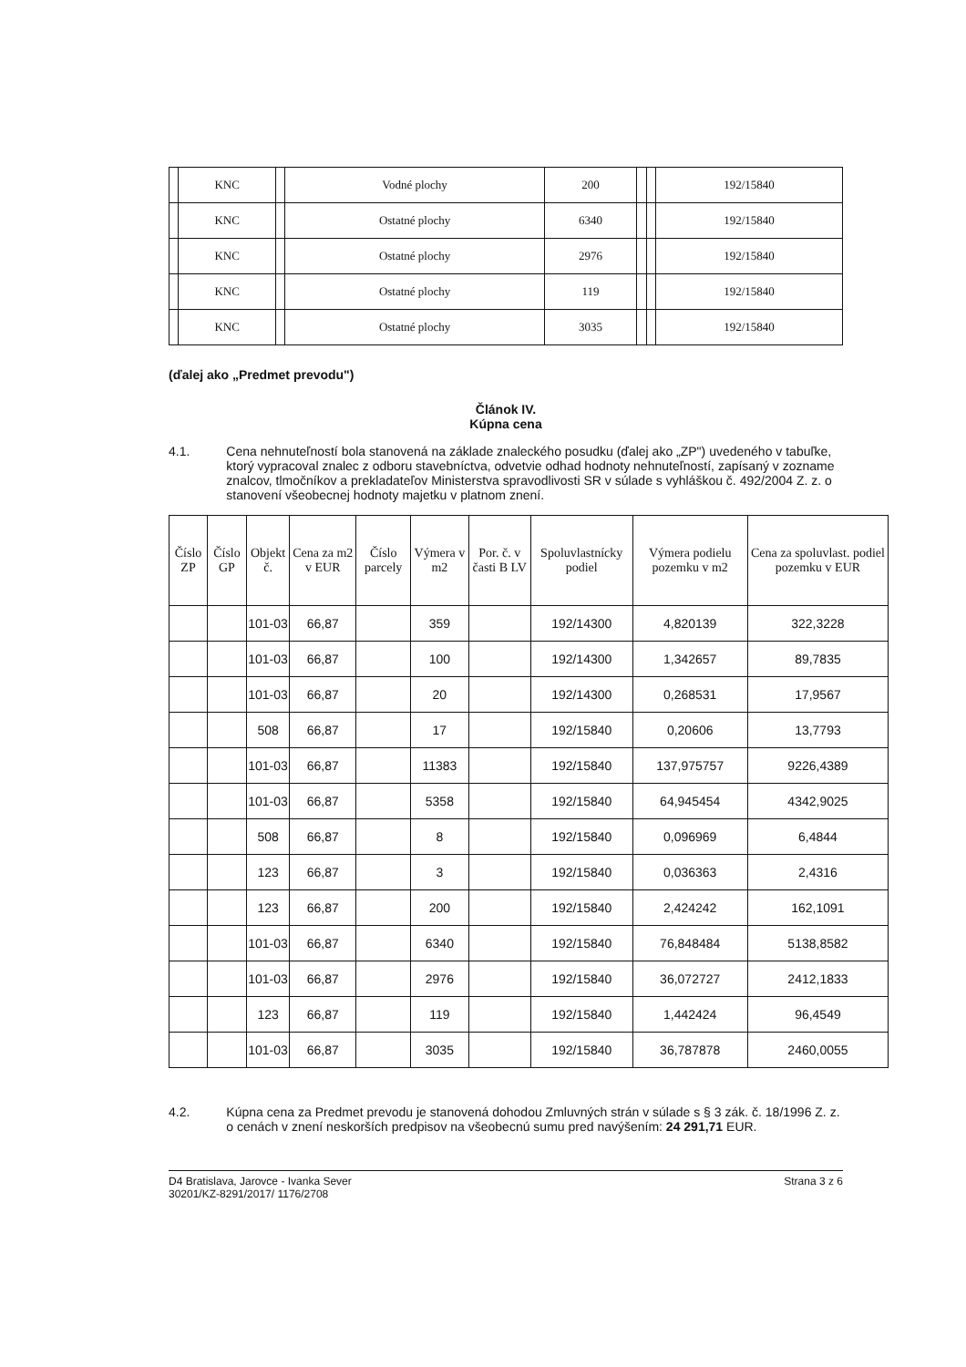| | KNC | | Vodné plochy | 200 | | | 192/15840 |
| | KNC | | Ostatné plochy | 6340 | | | 192/15840 |
| | KNC | | Ostatné plochy | 2976 | | | 192/15840 |
| | KNC | | Ostatné plochy | 119 | | | 192/15840 |
| | KNC | | Ostatné plochy | 3035 | | | 192/15840 |
(ďalej ako „Predmet prevodu")
Článok IV.
Kúpna cena
4.1.
Cena nehnuteľností bola stanovená na základe znaleckého posudku (ďalej ako „ZP") uvedeného v tabuľke, ktorý vypracoval znalec z odboru stavebníctva, odvetvie odhad hodnoty nehnuteľností, zapísaný v zozname znalcov, tlmočníkov a prekladateľov Ministerstva spravodlivosti SR v súlade s vyhláškou č. 492/2004 Z. z. o stanovení všeobecnej hodnoty majetku v platnom znení.
| Číslo ZP | Číslo GP | Objekt č. | Cena za m2 v EUR | Číslo parcely | Výmera v m2 | Por. č. v časti B LV | Spoluvlastnícky podiel | Výmera podielu pozemku v m2 | Cena za spoluvlast. podiel pozemku v EUR |
| --- | --- | --- | --- | --- | --- | --- | --- | --- | --- |
| | | 101-03 | 66,87 | | 359 | | 192/14300 | 4,820139 | 322,3228 |
| | | 101-03 | 66,87 | | 100 | | 192/14300 | 1,342657 | 89,7835 |
| | | 101-03 | 66,87 | | 20 | | 192/14300 | 0,268531 | 17,9567 |
| | | 508 | 66,87 | | 17 | | 192/15840 | 0,20606 | 13,7793 |
| | | 101-03 | 66,87 | | 11383 | | 192/15840 | 137,975757 | 9226,4389 |
| | | 101-03 | 66,87 | | 5358 | | 192/15840 | 64,945454 | 4342,9025 |
| | | 508 | 66,87 | | 8 | | 192/15840 | 0,096969 | 6,4844 |
| | | 123 | 66,87 | | 3 | | 192/15840 | 0,036363 | 2,4316 |
| | | 123 | 66,87 | | 200 | | 192/15840 | 2,424242 | 162,1091 |
| | | 101-03 | 66,87 | | 6340 | | 192/15840 | 76,848484 | 5138,8582 |
| | | 101-03 | 66,87 | | 2976 | | 192/15840 | 36,072727 | 2412,1833 |
| | | 123 | 66,87 | | 119 | | 192/15840 | 1,442424 | 96,4549 |
| | | 101-03 | 66,87 | | 3035 | | 192/15840 | 36,787878 | 2460,0055 |
4.2.
Kúpna cena za Predmet prevodu je stanovená dohodou Zmluvných strán v súlade s § 3 zák. č. 18/1996 Z. z. o cenách v znení neskorších predpisov na všeobecnú sumu pred navýšením: 24 291,71 EUR.
D4 Bratislava, Jarovce - Ivanka Sever
30201/KZ-8291/2017/ 1176/2708
Strana 3 z 6